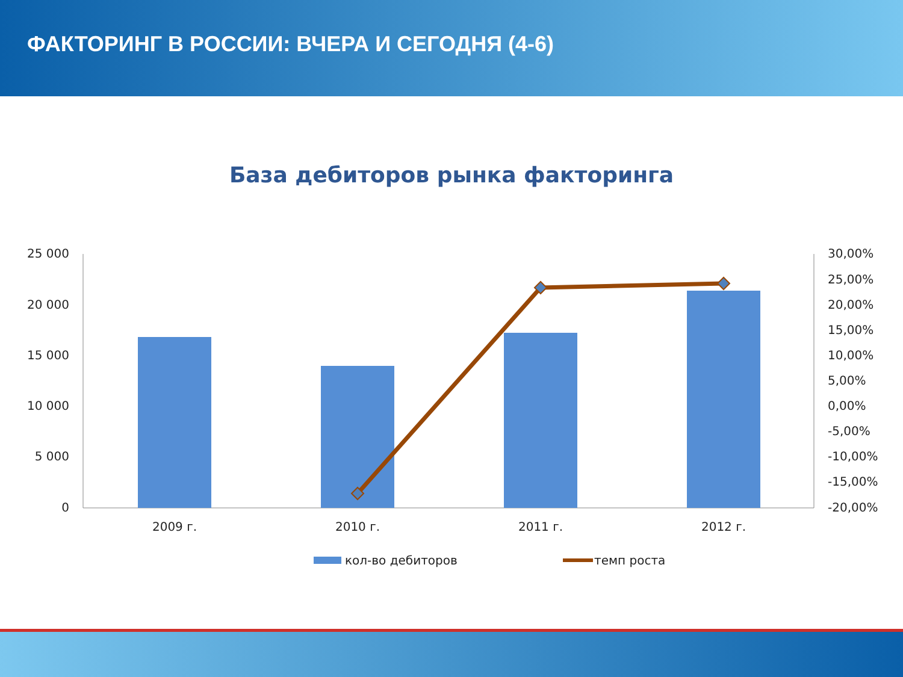ФАКТОРИНГ В РОССИИ: ВЧЕРА И СЕГОДНЯ (4-6)
База дебиторов рынка факторинга
25 000
20 000
15 000
10 000
5 000
0
30,00%
25,00%
20,00%
15,00%
10,00%
5,00%
0,00%
-5,00%
-10,00%
-15,00%
-20,00%
2009 г.
2010 г.
2011 г.
2012 г.
кол-во дебиторов
темп роста